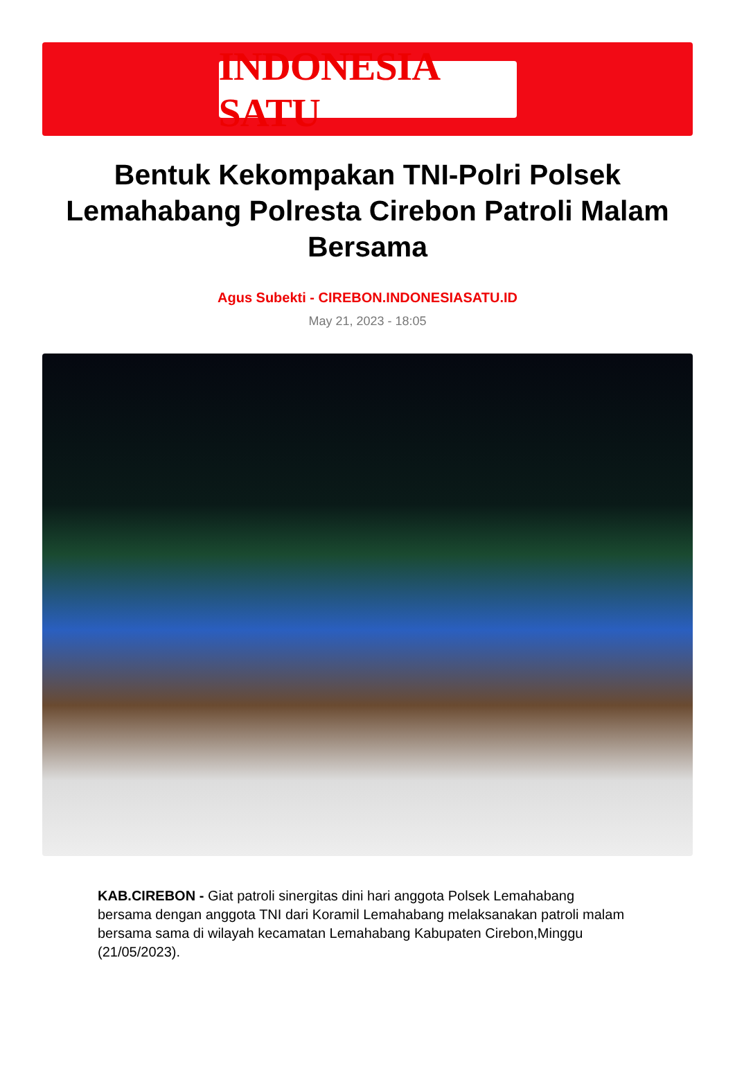INDONESIA SATU
Bentuk Kekompakan TNI-Polri Polsek Lemahabang Polresta Cirebon Patroli Malam Bersama
Agus Subekti - CIREBON.INDONESIASATU.ID
May 21, 2023 - 18:05
KAB.CIREBON - Giat patroli sinergitas dini hari anggota Polsek Lemahabang bersama dengan anggota TNI dari Koramil Lemahabang melaksanakan patroli malam bersama sama di wilayah kecamatan Lemahabang Kabupaten Cirebon,Minggu (21/05/2023).